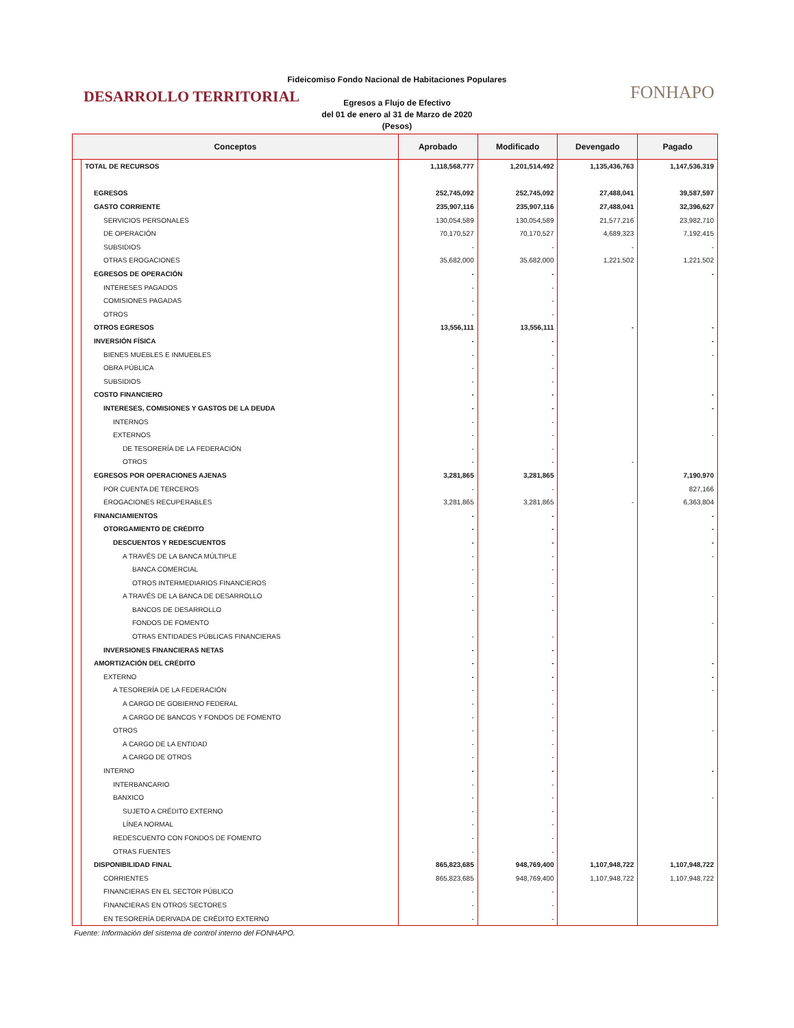DESARROLLO TERRITORIAL
Fideicomiso Fondo Nacional de Habitaciones Populares
Egresos a Flujo de Efectivo
del 01 de enero al 31 de Marzo de 2020
(Pesos)
FONHAPO
| Conceptos | | Aprobado | Modificado | Devengado | Pagado |
| --- | --- | --- | --- | --- | --- |
| | TOTAL DE RECURSOS | 1,118,568,777 | 1,201,514,492 | 1,135,436,763 | 1,147,536,319 |
| | EGRESOS | 252,745,092 | 252,745,092 | 27,488,041 | 39,587,597 |
| | GASTO CORRIENTE | 235,907,116 | 235,907,116 | 27,488,041 | 32,396,627 |
| | SERVICIOS PERSONALES | 130,054,589 | 130,054,589 | 21,577,216 | 23,982,710 |
| | DE OPERACIÓN | 70,170,527 | 70,170,527 | 4,689,323 | 7,192,415 |
| | SUBSIDIOS | - | - | - | - |
| | OTRAS EROGACIONES | 35,682,000 | 35,682,000 | 1,221,502 | 1,221,502 |
| | EGRESOS DE OPERACIÓN | - | - | | - |
| | INTERESES PAGADOS | - | - | | |
| | COMISIONES PAGADAS | - | - | | |
| | OTROS | - | - | | |
| | OTROS EGRESOS | 13,556,111 | 13,556,111 | - | - |
| | INVERSIÓN FÍSICA | - | - | | - |
| | BIENES MUEBLES E INMUEBLES | - | - | | - |
| | OBRA PÚBLICA | - | - | | |
| | SUBSIDIOS | - | - | | |
| | COSTO FINANCIERO | - | - | | - |
| | INTERESES, COMISIONES Y GASTOS DE LA DEUDA | - | - | | - |
| | INTERNOS | - | - | | |
| | EXTERNOS | - | - | | - |
| | DE TESORERÍA DE LA FEDERACIÓN | - | - | | |
| | OTROS | - | - | - | |
| | EGRESOS POR OPERACIONES AJENAS | 3,281,865 | 3,281,865 | | 7,190,970 |
| | POR CUENTA DE TERCEROS | - | - | | 827,166 |
| | EROGACIONES RECUPERABLES | 3,281,865 | 3,281,865 | - | 6,363,804 |
| | FINANCIAMIENTOS | - | - | | - |
| | OTORGAMIENTO DE CRÉDITO | - | - | | - |
| | DESCUENTOS Y REDESCUENTOS | - | - | | - |
| | A TRAVÉS DE LA BANCA MÚLTIPLE | - | - | | - |
| | BANCA COMERCIAL | - | - | | |
| | OTROS INTERMEDIARIOS FINANCIEROS | - | - | | |
| | A TRAVÉS DE LA BANCA DE DESARROLLO | - | - | | - |
| | BANCOS DE DESARROLLO | - | - | | |
| | FONDOS DE FOMENTO | | | | - |
| | OTRAS ENTIDADES PÚBLICAS FINANCIERAS | - | - | | |
| | INVERSIONES FINANCIERAS NETAS | - | - | | |
| | AMORTIZACIÓN DEL CRÉDITO | - | - | | - |
| | EXTERNO | - | - | | - |
| | A TESORERÍA DE LA FEDERACIÓN | - | - | | - |
| | A CARGO DE GOBIERNO FEDERAL | - | - | | |
| | A CARGO DE BANCOS Y FONDOS DE FOMENTO | - | - | | |
| | OTROS | - | - | | - |
| | A CARGO DE LA ENTIDAD | - | - | | |
| | A CARGO DE OTROS | - | - | | |
| | INTERNO | - | - | | - |
| | INTERBANCARIO | - | - | | |
| | BANXICO | - | - | | - |
| | SUJETO A CRÉDITO EXTERNO | - | - | | |
| | LÍNEA NORMAL | - | - | | |
| | REDESCUENTO CON FONDOS DE FOMENTO | - | - | | |
| | OTRAS FUENTES | - | - | | |
| | DISPONIBILIDAD FINAL | 865,823,685 | 948,769,400 | 1,107,948,722 | 1,107,948,722 |
| | CORRIENTES | 865,823,685 | 948,769,400 | 1,107,948,722 | 1,107,948,722 |
| | FINANCIERAS EN EL SECTOR PÚBLICO | - | - | | |
| | FINANCIERAS EN OTROS SECTORES | - | - | | |
| | EN TESORERÍA DERIVADA DE CRÉDITO EXTERNO | - | - | | |
Fuente: Información del sistema de control interno del FONHAPO.